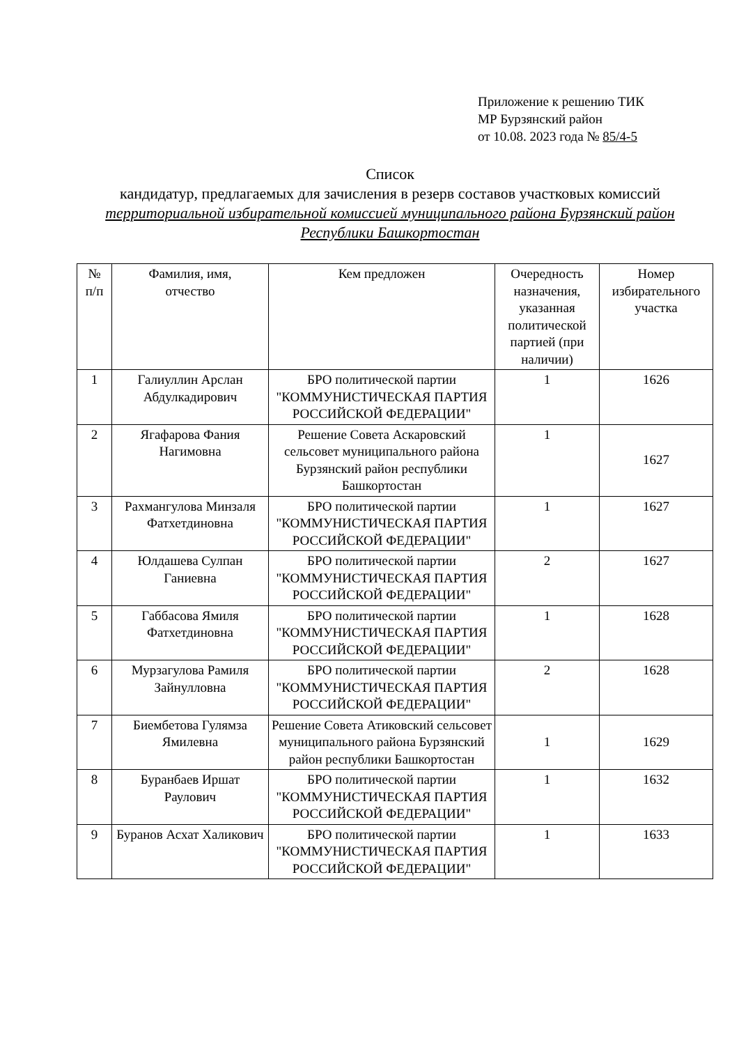Приложение к решению ТИК
МР Бурзянский район
от 10.08. 2023 года № 85/4-5
Список
кандидатур, предлагаемых для зачисления в резерв составов участковых комиссий территориальной избирательной комиссией муниципального района Бурзянский район Республики Башкортостан
| № п/п | Фамилия, имя, отчество | Кем предложен | Очередность назначения, указанная политической партией (при наличии) | Номер избирательного участка |
| --- | --- | --- | --- | --- |
| 1 | Галиуллин Арслан Абдулкадирович | БРО политической партии "КОММУНИСТИЧЕСКАЯ ПАРТИЯ РОССИЙСКОЙ ФЕДЕРАЦИИ" | 1 | 1626 |
| 2 | Ягафарова Фания Нагимовна | Решение Совета Аскаровский сельсовет муниципального района Бурзянский район республики Башкортостан | 1 | 1627 |
| 3 | Рахмангулова Минзаля Фатхетдиновна | БРО политической партии "КОММУНИСТИЧЕСКАЯ ПАРТИЯ РОССИЙСКОЙ ФЕДЕРАЦИИ" | 1 | 1627 |
| 4 | Юлдашева Сулпан Ганиевна | БРО политической партии "КОММУНИСТИЧЕСКАЯ ПАРТИЯ РОССИЙСКОЙ ФЕДЕРАЦИИ" | 2 | 1627 |
| 5 | Габбасова Ямиля Фатхетдиновна | БРО политической партии "КОММУНИСТИЧЕСКАЯ ПАРТИЯ РОССИЙСКОЙ ФЕДЕРАЦИИ" | 1 | 1628 |
| 6 | Мурзагулова Рамиля Зайнулловна | БРО политической партии "КОММУНИСТИЧЕСКАЯ ПАРТИЯ РОССИЙСКОЙ ФЕДЕРАЦИИ" | 2 | 1628 |
| 7 | Биембетова Гулямза Ямилевна | Решение Совета Атиковский сельсовет муниципального района Бурзянский район республики Башкортостан | 1 | 1629 |
| 8 | Буранбаев Иршат Раулович | БРО политической партии "КОММУНИСТИЧЕСКАЯ ПАРТИЯ РОССИЙСКОЙ ФЕДЕРАЦИИ" | 1 | 1632 |
| 9 | Буранов Асхат Халикович | БРО политической партии "КОММУНИСТИЧЕСКАЯ ПАРТИЯ РОССИЙСКОЙ ФЕДЕРАЦИИ" | 1 | 1633 |